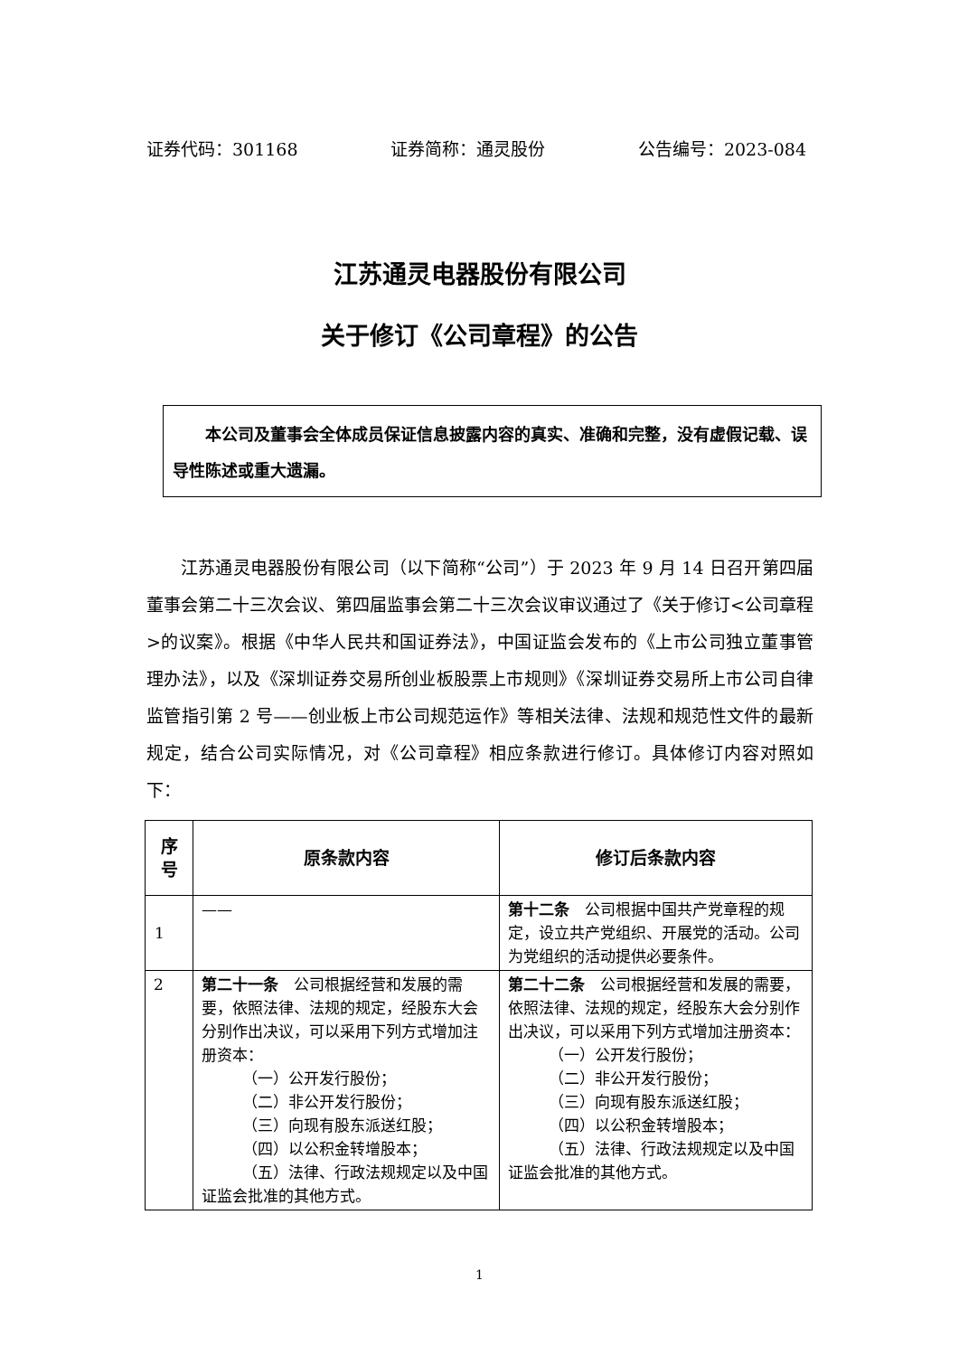证券代码：301168 证券简称：通灵股份 公告编号：2023-084
江苏通灵电器股份有限公司
关于修订《公司章程》的公告
本公司及董事会全体成员保证信息披露内容的真实、准确和完整，没有虚假记载、误导性陈述或重大遗漏。
江苏通灵电器股份有限公司（以下简称“公司”）于 2023 年 9 月 14 日召开第四届董事会第二十三次会议、第四届监事会第二十三次会议审议通过了《关于修订<公司章程>的议案》。根据《中华人民共和国证券法》，中国证监会发布的《上市公司独立董事管理办法》，以及《深圳证券交易所创业板股票上市规则》《深圳证券交易所上市公司自律监管指引第 2 号——创业板上市公司规范运作》等相关法律、法规和规范性文件的最新规定，结合公司实际情况，对《公司章程》相应条款进行修订。具体修订内容对照如下：
| 序 号 | 原条款内容 | 修订后条款内容 |
| --- | --- | --- |
| 1 | —— | 第十二条 公司根据中国共产党章程的规定，设立共产党组织、开展党的活动。公司为党组织的活动提供必要条件。 |
| 2 | 第二十一条 公司根据经营和发展的需要，依照法律、法规的规定，经股东大会分别作出决议，可以采用下列方式增加注册资本： （一）公开发行股份； （二）非公开发行股份； （三）向现有股东派送红股； （四）以公积金转增股本； （五）法律、行政法规规定以及中国证监会批准的其他方式。 | 第二十二条 公司根据经营和发展的需要，依照法律、法规的规定，经股东大会分别作出决议，可以采用下列方式增加注册资本： （一）公开发行股份； （二）非公开发行股份； （三）向现有股东派送红股； （四）以公积金转增股本； （五）法律、行政法规规定以及中国证监会批准的其他方式。 |
1